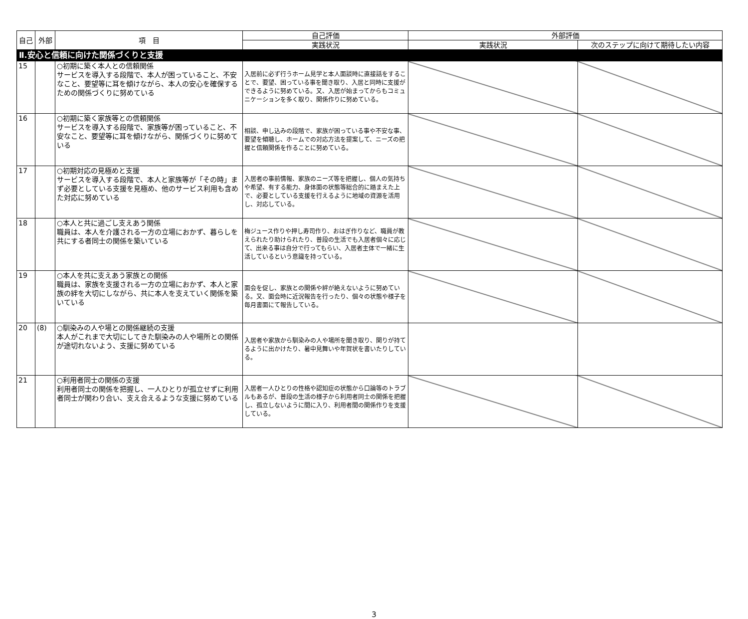| 自己 | 外部 | 項 目 | 自己評価 | 外部評価 | |
| --- | --- | --- | --- | --- | --- |
| | | | 実践状況 | 実践状況 | 次のステップに向けて期待したい内容 |
| Ⅱ.安心と信頼に向けた関係づくりと支援 | | | | | |
| 15 | | ○初期に築く本人との信頼関係 サービスを導入する段階で、本人が困っていること、不安なこと、要望等に耳を傾けながら、本人の安心を確保するための関係づくりに努めている | 入居前に必ず行うホーム見学と本人面談時に直接話をすることで、要望、困っている事を聞き取り、入居と同時に支援ができるように努めている。又、入居が始まってからもコミュニケーションを多く取り、関係作りに努めている。 | | |
| 16 | | ○初期に築く家族等との信頼関係 サービスを導入する段階で、家族等が困っていること、不安なこと、要望等に耳を傾けながら、関係づくりに努めている | 相談、申し込みの段階で、家族が困っている事や不安な事、要望を傾聴し、ホームでの対応方法を提案して、ニーズの把握と信頼関係を作ることに努めている。 | | |
| 17 | | ○初期対応の見極めと支援 サービスを導入する段階で、本人と家族等が「その時」まず必要としている支援を見極め、他のサービス利用も含めた対応に努めている | 入居者の事前情報、家族のニーズ等を把握し、個人の気持ちや希望、有する能力、身体面の状態等総合的に踏まえた上で、必要としている支援を行えるように地域の資源を活用し、対応している。 | | |
| 18 | | ○本人と共に過ごし支えあう関係 職員は、本人を介護される一方の立場におかず、暮らしを共にする者同士の関係を築いている | 梅ジュース作りや押し寿司作り、おはぎ作りなど、職員が教えられたり助けられたり、普段の生活でも入居者個々に応じて、出来る事は自分で行ってもらい、入居者主体で一緒に生活しているという意識を持っている。 | | |
| 19 | | ○本人を共に支えあう家族との関係 職員は、家族を支援される一方の立場におかず、本人と家族の絆を大切にしながら、共に本人を支えていく関係を築いている | 面会を促し、家族との関係や絆が絶えないように努めている。又、面会時に近況報告を行ったり、個々の状態や様子を毎月書面にて報告している。 | | |
| 20 | (8) | ○馴染みの人や場との関係継続の支援 本人がこれまで大切にしてきた馴染みの人や場所との関係が途切れないよう、支援に努めている | 入居者や家族から馴染みの人や場所を聞き取り、関りが持てるように出かけたり、暑中見舞いや年賀状を書いたりしている。 | | |
| 21 | | ○利用者同士の関係の支援 利用者同士の関係を把握し、一人ひとりが孤立せずに利用者同士が関わり合い、支え合えるような支援に努めている | 入居者一人ひとりの性格や認知症の状態から口論等のトラブルもあるが、普段の生活の様子から利用者同士の関係を把握し、孤立しないように間に入り、利用者間の関係作りを支援している。 | | |
3